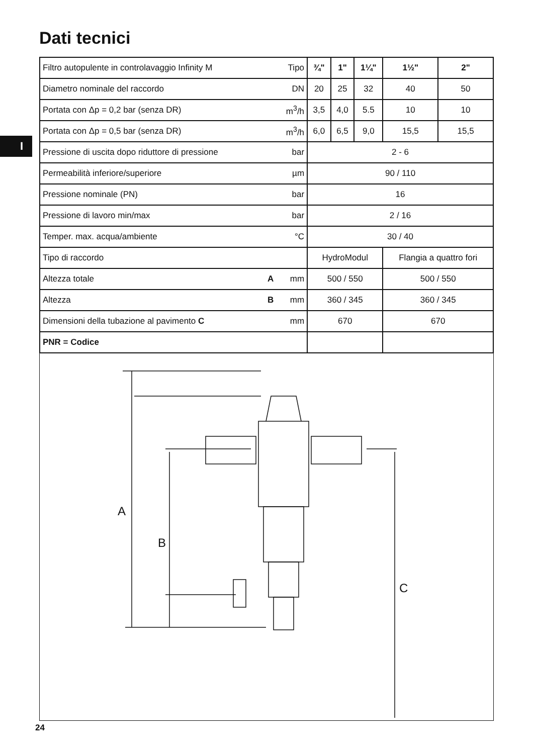Dati tecnici
I
| Filtro autopulente in controlavaggio Infinity M | Tipo | ¾" | 1" | 1¼" | 1½" | 2" |
| Diametro nominale del raccordo | DN | 20 | 25 | 32 | 40 | 50 |
| Portata con Δp = 0,2 bar (senza DR) | m<sup>3</sup>/h | 3,5 | 4,0 | 5.5 | 10 | 10 |
| Portata con Δp = 0,5 bar (senza DR) | m<sup>3</sup>/h | 6,0 | 6,5 | 9,0 | 15,5 | 15,5 |
| Pressione di uscita dopo riduttore di pressione | bar | 2 - 6 | | | | |
| Permeabilità inferiore/superiore | µm | 90 / 110 | | | | |
| Pressione nominale (PN) | bar | 16 | | | | |
| Pressione di lavoro min/max | bar | 2 / 16 | | | | |
| Temper. max. acqua/ambiente | °C | 30 / 40 | | | | |
| Tipo di raccordo | | HydroModul | | | Flangia a quattro fori | |
| Altezza totale A | mm | 500 / 550 | | | 500 / 550 | |
| Altezza B | mm | 360 / 345 | | | 360 / 345 | |
| Dimensioni della tubazione al pavimento C | mm | 670 | | | 670 | |
| PNR = Codice | | | | | | |
A
B
C
24